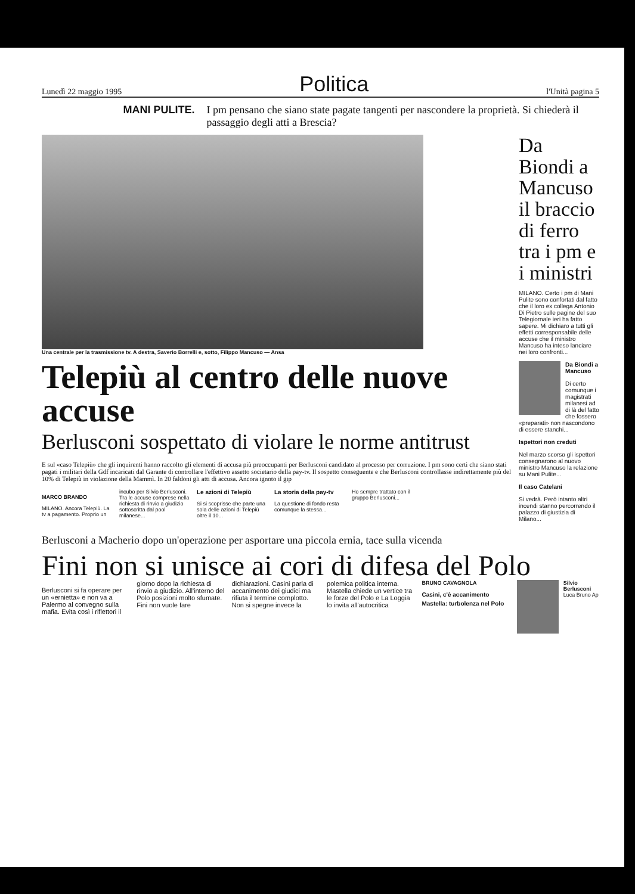Lunedì 22 maggio 1995 Politica l'Unità pagina 5
MANI PULITE. I pm pensano che siano state pagate tangenti per nascondere la proprietà. Si chiederà il passaggio degli atti a Brescia?
Una centrale per la trasmissione tv. A destra, Saverio Borrelli e, sotto, Filippo Mancuso — Ansa
Telepiù al centro delle nuove accuse
Berlusconi sospettato di violare le norme antitrust
E sul «caso Telepiù» che gli inquirenti hanno raccolto gli elementi di accusa più preoccupanti per Berlusconi candidato al processo per corruzione. I pm sono certi che siano stati pagati i militari della Gdf incaricati dal Garante di controllare l'effettivo assetto societario della pay-tv. Il sospetto conseguente e che Berlusconi controllasse indirettamente più del 10% di Telepiù in violazione della Mammì. In 20 faldoni gli atti di accusa. Ancora ignoto il gip
MARCO BRANDO
MILANO. Ancora Telepiù. La tv a pagamento. Proprio un incubo per Silvio Berlusconi. Tra le accuse comprese nella richiesta di rinvio a giudizio sottoscritta dal pool milanese...
Le azioni di Telepiù
Si si scoprisse che parte una sola delle azioni di Telepiù oltre il 10...
La storia della pay-tv
La questione di fondo resta comunque la stessa...
Ho sempre trattato con il gruppo Berlusconi...
Da Biondi a Mancuso il braccio di ferro tra i pm e i ministri
MILANO. Certo i pm di Mani Pulite sono confortati dal fatto che il loro ex collega Antonio Di Pietro sulle pagine del suo Telegiornale ieri ha fatto sapere. Mi dichiaro a tutti gli effetti corresponsabile delle accuse che il ministro Mancuso ha inteso lanciare nei loro confronti...
Da Biondi a Mancuso
Di certo comunque i magistrati milanesi ad di là del fatto che fossero «preparati» non nascondono di essere stanchi...
Ispettori non creduti
Nel marzo scorso gli ispettori consegnarono al nuovo ministro Mancuso la relazione su Mani Pulite...
Il caso Catelani
Si vedrà. Però intanto altri incendi stanno percorrendo il palazzo di giustizia di Milano...
Berlusconi a Macherio dopo un'operazione per asportare una piccola ernia, tace sulla vicenda
Fini non si unisce ai cori di difesa del Polo
Berlusconi si fa operare per un «ernietta» e non va a Palermo al convegno sulla mafia. Evita così i riflettori il giorno dopo la richiesta di rinvio a giudizio. All'interno del Polo posizioni molto sfumate. Fini non vuole fare dichiarazioni. Casini parla di accanimento dei giudici ma rifiuta il termine complotto. Non si spegne invece la polemica politica interna. Mastella chiede un vertice tra le forze del Polo e La Loggia lo invita all'autocritica
BRUNO CAVAGNOLA
Casini, c'è accanimento
Mastella: turbolenza nel Polo
Silvio Berlusconi
Luca Bruno Ap